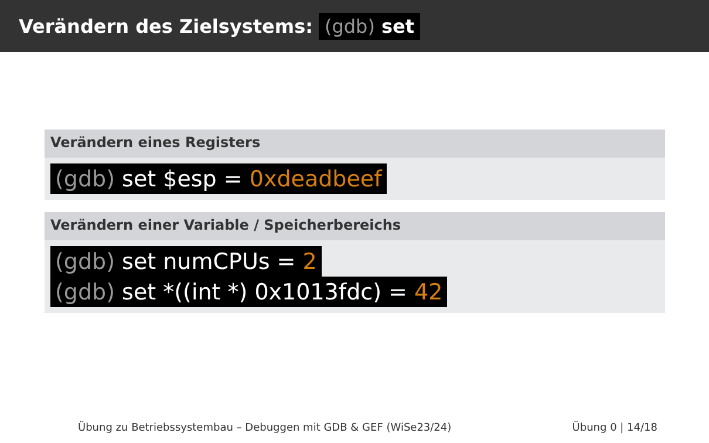Verändern des Zielsystems: (gdb) set
Verändern eines Registers
(gdb) set $esp = 0xdeadbeef
Verändern einer Variable / Speicherbereichs
(gdb) set numCPUs = 2
(gdb) set *((int *) 0x1013fdc) = 42
Übung zu Betriebssystembau – Debuggen mit GDB & GEF (WiSe23/24) Übung 0 | 14/18